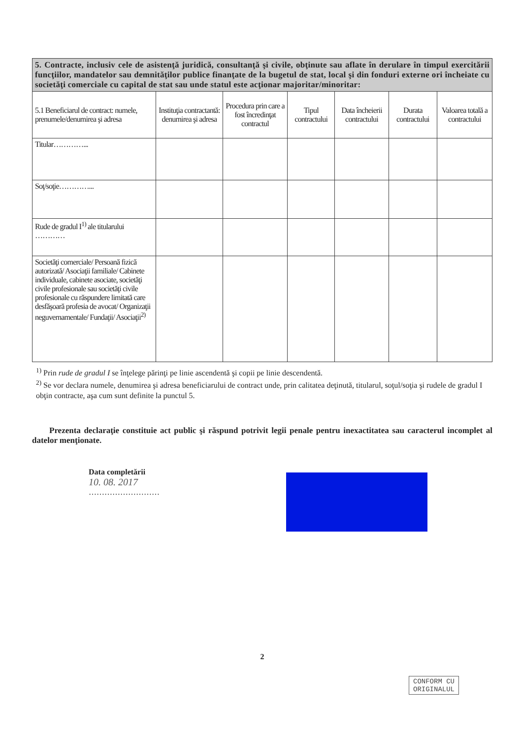| 5. Contracte, inclusiv cele de asistenţă juridică, consultanţă şi civile, obţinute sau aflate în derulare în timpul exercitării funcţiilor, mandatelor sau demnităţilor publice finanţate de la bugetul de stat, local şi din fonduri externe ori încheiate cu societăţi comerciale cu capital de stat sau unde statul este acţionar majoritar/minoritar: | | | | | | |
| 5.1 Beneficiarul de contract: numele, prenumele/denumirea şi adresa | Instituţia contractantă: denumirea şi adresa | Procedura prin care a fost încredinţat contractul | Tipul contractului | Data încheierii contractului | Durata contractului | Valoarea totală a contractului |
| Titular…………... | | | | | | |
| Soţ/soţie…………... | | | | | | |
| Rude de gradul I<sup>1)</sup> ale titularului ………… | | | | | | |
| Societăţi comerciale/ Persoană fizică autorizată/ Asociaţii familiale/ Cabinete individuale, cabinete asociate, societăţi civile profesionale sau societăţi civile profesionale cu răspundere limitată care desfăşoară profesia de avocat/ Organizaţii neguvernamentale/ Fundaţii/ Asociaţii<sup>2)</sup> | | | | | | |
<sup>1)</sup> Prin rude de gradul I se înţelege părinţi pe linie ascendentă şi copii pe linie descendentă.
<sup>2)</sup> Se vor declara numele, denumirea şi adresa beneficiarului de contract unde, prin calitatea deţinută, titularul, soţul/soţia şi rudele de gradul I obţin contracte, aşa cum sunt definite la punctul 5.
Prezenta declaraţie constituie act public şi răspund potrivit legii penale pentru inexactitatea sau caracterul incomplet al datelor menţionate.
Data completării
10. 08. 2017
………………………
2
CONFORM CU
ORIGINALUL